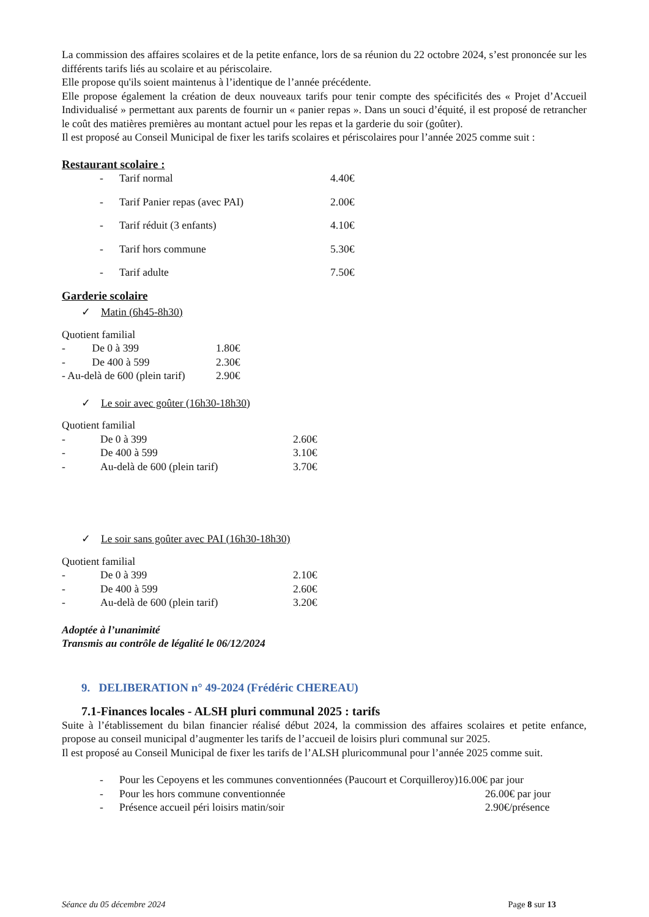La commission des affaires scolaires et de la petite enfance, lors de sa réunion du 22 octobre 2024, s’est prononcée sur les différents tarifs liés au scolaire et au périscolaire.
Elle propose qu'ils soient maintenus à l’identique de l’année précédente.
Elle propose également la création de deux nouveaux tarifs pour tenir compte des spécificités des « Projet d’Accueil Individualisé » permettant aux parents de fournir un « panier repas ». Dans un souci d’équité, il est proposé de retrancher le coût des matières premières au montant actuel pour les repas et la garderie du soir (goûter).
Il est proposé au Conseil Municipal de fixer les tarifs scolaires et périscolaires pour l’année 2025 comme suit :
Restaurant scolaire :
- Tarif normal 4.40€
- Tarif Panier repas (avec PAI) 2.00€
- Tarif réduit (3 enfants) 4.10€
- Tarif hors commune 5.30€
- Tarif adulte 7.50€
Garderie scolaire
✓ Matin (6h45-8h30)
Quotient familial
- De 0 à 399 1.80€
- De 400 à 599 2.30€
- Au-delà de 600 (plein tarif) 2.90€
✓ Le soir avec goûter (16h30-18h30)
Quotient familial
- De 0 à 399 2.60€
- De 400 à 599 3.10€
- Au-delà de 600 (plein tarif) 3.70€
✓ Le soir sans goûter avec PAI (16h30-18h30)
Quotient familial
- De 0 à 399 2.10€
- De 400 à 599 2.60€
- Au-delà de 600 (plein tarif) 3.20€
Adoptée à l’unanimité
Transmis au contrôle de légalité le 06/12/2024
9. DELIBERATION n° 49-2024 (Frédéric CHEREAU)
7.1-Finances locales - ALSH pluri communal 2025 : tarifs
Suite à l’établissement du bilan financier réalisé début 2024, la commission des affaires scolaires et petite enfance, propose au conseil municipal d’augmenter les tarifs de l’accueil de loisirs pluri communal sur 2025.
Il est proposé au Conseil Municipal de fixer les tarifs de l’ALSH pluricommunal pour l’année 2025 comme suit.
- Pour les Cepoyens et les communes conventionnées (Paucourt et Corquilleroy)16.00€ par jour
- Pour les hors commune conventionnée 26.00€ par jour
- Présence accueil péri loisirs matin/soir 2.90€/présence
Séance du 05 décembre 2024 Page 8 sur 13